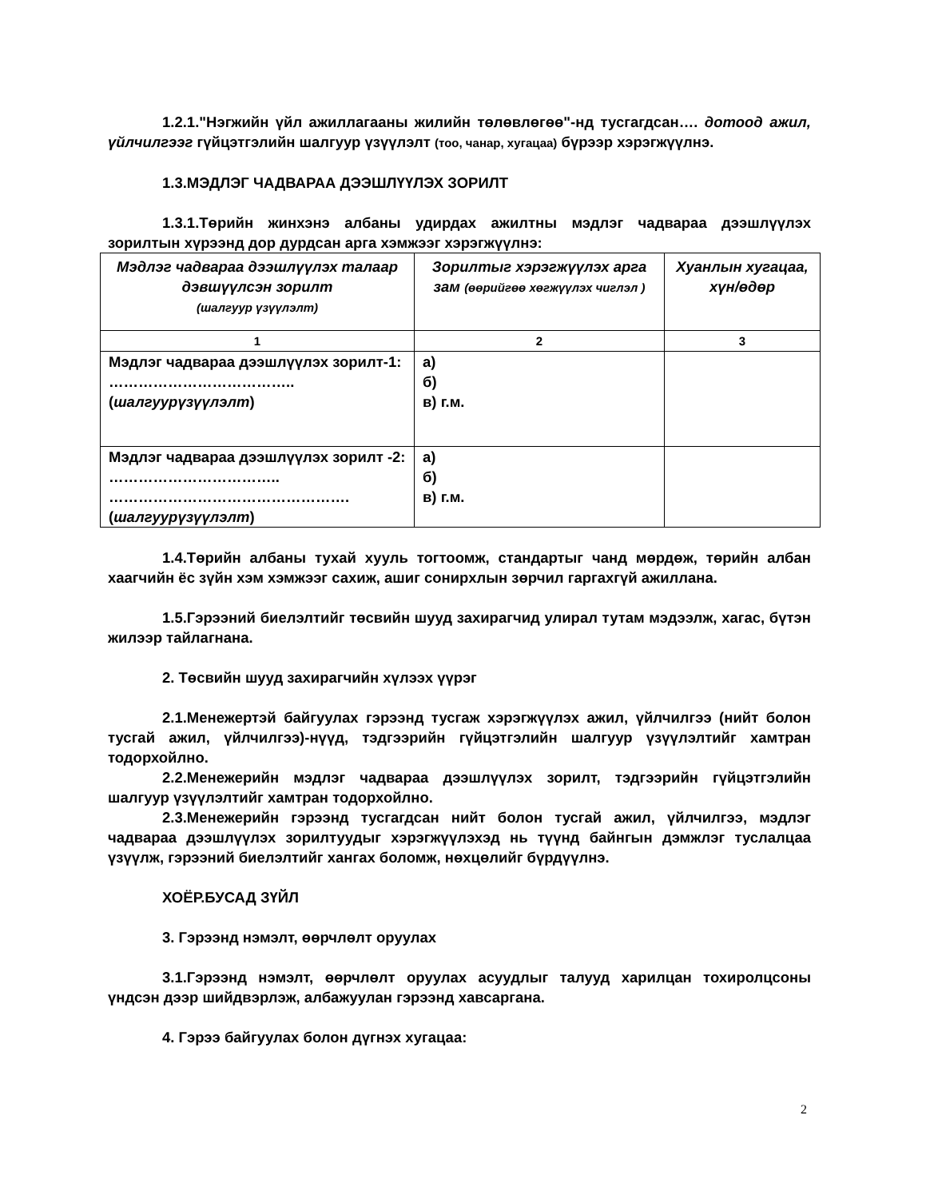1.2.1."Нэгжийн үйл ажиллагааны жилийн төлөвлөгөө"-нд тусгагдсан…. дотоод ажил, үйлчилгээг гүйцэтгэлийн шалгуур үзүүлэлт (тоо, чанар, хугацаа) бүрээр хэрэгжүүлнэ.
1.3.МЭДЛЭГ ЧАДВАРАА ДЭЭШЛҮҮЛЭХ ЗОРИЛТ
1.3.1.Төрийн жинхэнэ албаны удирдах ажилтны мэдлэг чадвараа дээшлүүлэх зорилтын хүрээнд дор дурдсан арга хэмжээг хэрэгжүүлнэ:
| Мэдлэг чадвараа дээшлүүлэх талаар дэвшүүлсэн зорилт (шалгуур үзүүлэлт) | Зорилтыг хэрэгжүүлэх арга зам (өөрийгөө хөгжүүлэх чиглэл ) | Хуанлын хугацаа, хүн/өдөр |
| --- | --- | --- |
| 1 | 2 | 3 |
| Мэдлэг чадвараа дээшлүүлэх зорилт-1: ……………………………….. ( шалгуурүзүүлэлт ) | а) б) в) г.м. | |
| Мэдлэг чадвараа дээшлүүлэх зорилт -2: …………………………….. …………………………………………. ( шалгуурүзүүлэлт ) | а) б) в) г.м. | |
1.4.Төрийн албаны тухай хууль тогтоомж, стандартыг чанд мөрдөж, төрийн албан хаагчийн ёс зүйн хэм хэмжээг сахиж, ашиг сонирхлын зөрчил гаргахгүй ажиллана.
1.5.Гэрээний биелэлтийг төсвийн шууд захирагчид улирал тутам мэдээлж, хагас, бүтэн жилээр тайлагнана.
2. Төсвийн шууд захирагчийн хүлээх үүрэг
2.1.Менежертэй байгуулах гэрээнд тусгаж хэрэгжүүлэх ажил, үйлчилгээ (нийт болон тусгай ажил, үйлчилгээ)-нүүд, тэдгээрийн гүйцэтгэлийн шалгуур үзүүлэлтийг хамтран тодорхойлно.
2.2.Менежерийн мэдлэг чадвараа дээшлүүлэх зорилт, тэдгээрийн гүйцэтгэлийн шалгуур үзүүлэлтийг хамтран тодорхойлно.
2.3.Менежерийн гэрээнд тусгагдсан нийт болон тусгай ажил, үйлчилгээ, мэдлэг чадвараа дээшлүүлэх зорилтуудыг хэрэгжүүлэхэд нь түүнд байнгын дэмжлэг туслалцаа үзүүлж, гэрээний биелэлтийг хангах боломж, нөхцөлийг бүрдүүлнэ.
ХОЁР.БУСАД ЗҮЙЛ
3. Гэрээнд нэмэлт, өөрчлөлт оруулах
3.1.Гэрээнд нэмэлт, өөрчлөлт оруулах асуудлыг талууд харилцан тохиролцсоны үндсэн дээр шийдвэрлэж, албажуулан гэрээнд хавсаргана.
4. Гэрээ байгуулах болон дүгнэх хугацаа:
2